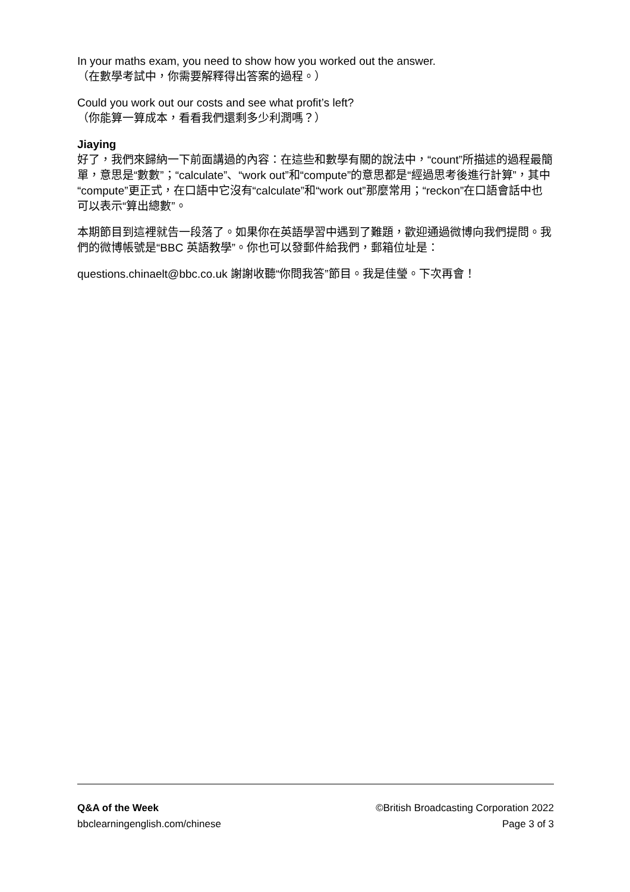In your maths exam, you need to show how you worked out the answer.
（在數學考試中，你需要解釋得出答案的過程。）
Could you work out our costs and see what profit’s left?
（你能算一算成本，看看我們還剩多少利潤嗎？）
Jiaying
好了，我們來歸納一下前面講過的內容：在這些和數學有關的說法中，“count”所描述的過程最簡單，意思是“數數”；“calculate”、“work out”和“compute”的意思都是“經過思考後進行計算”，其中“compute”更正式，在口語中它沒有“calculate”和“work out”那麼常用；“reckon”在口語會話中也可以表示“算出總數”。
本期節目到這裡就告一段落了。如果你在英語學習中遇到了難題，歡迎通過微博向我們提問。我們的微博帳號是“BBC 英語教學”。你也可以發郵件給我們，郵箱位址是：
questions.chinaelt@bbc.co.uk 謝謝收聽“你問我答”節目。我是佳瑩。下次再會！
Q&A of the Week ©British Broadcasting Corporation 2022
bbclearningenglish.com/chinese Page 3 of 3